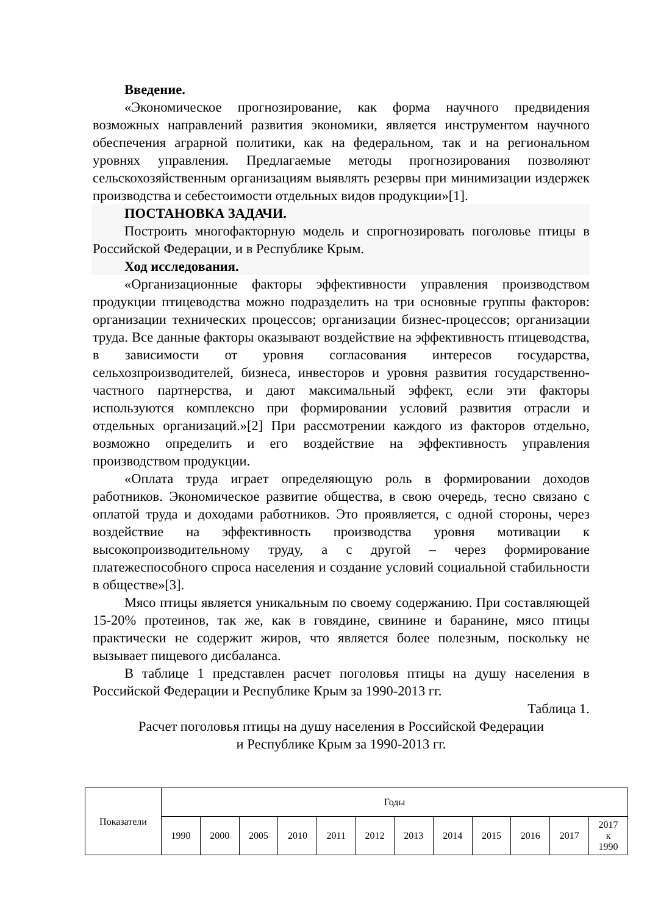Введение.
«Экономическое прогнозирование, как форма научного предвидения возможных направлений развития экономики, является инструментом научного обеспечения аграрной политики, как на федеральном, так и на региональном уровнях управления. Предлагаемые методы прогнозирования позволяют сельскохозяйственным организациям выявлять резервы при минимизации издержек производства и себестоимости отдельных видов продукции»[1].
ПОСТАНОВКА ЗАДАЧИ.
Построить многофакторную модель и спрогнозировать поголовье птицы в Российской Федерации, и в Республике Крым.
Ход исследования.
«Организационные факторы эффективности управления производством продукции птицеводства можно подразделить на три основные группы факторов: организации технических процессов; организации бизнес-процессов; организации труда. Все данные факторы оказывают воздействие на эффективность птицеводства, в зависимости от уровня согласования интересов государства, сельхозпроизводителей, бизнеса, инвесторов и уровня развития государственно-частного партнерства, и дают максимальный эффект, если эти факторы используются комплексно при формировании условий развития отрасли и отдельных организаций.»[2] При рассмотрении каждого из факторов отдельно, возможно определить и его воздействие на эффективность управления производством продукции.
«Оплата труда играет определяющую роль в формировании доходов работников. Экономическое развитие общества, в свою очередь, тесно связано с оплатой труда и доходами работников. Это проявляется, с одной стороны, через воздействие на эффективность производства уровня мотивации к высокопроизводительному труду, а с другой – через формирование платежеспособного спроса населения и создание условий социальной стабильности в обществе»[3].
Мясо птицы является уникальным по своему содержанию. При составляющей 15-20% протеинов, так же, как в говядине, свинине и баранине, мясо птицы практически не содержит жиров, что является более полезным, поскольку не вызывает пищевого дисбаланса.
В таблице 1 представлен расчет поголовья птицы на душу населения в Российской Федерации и Республике Крым за 1990-2013 гг.
Таблица 1.
Расчет поголовья птицы на душу населения в Российской Федерации
и Республике Крым за 1990-2013 гг.
| Показатели | Годы | | | | | | | | | | | |
| --- | --- | --- | --- | --- | --- | --- | --- | --- | --- | --- | --- | --- |
| | 1990 | 2000 | 2005 | 2010 | 2011 | 2012 | 2013 | 2014 | 2015 | 2016 | 2017 | 2017 к 1990 |